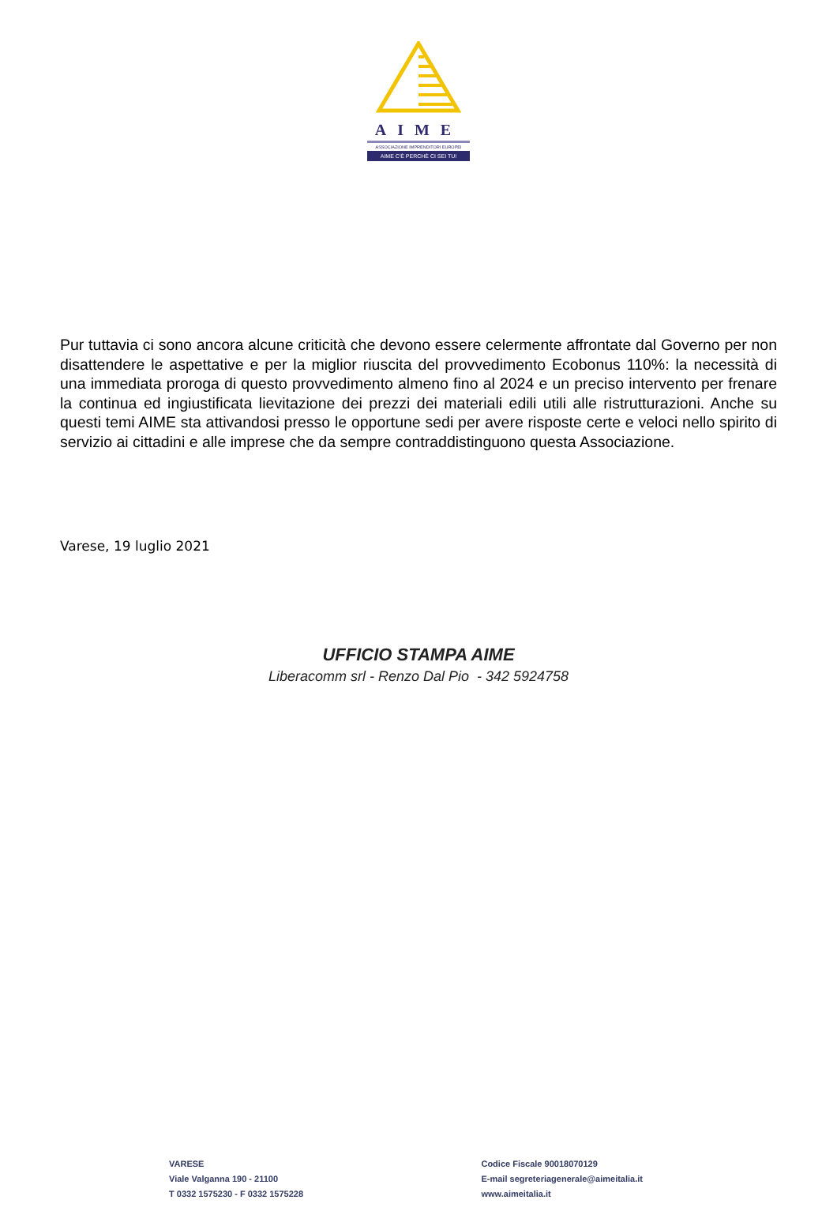AIME
ASSOCIAZIONE IMPRENDITORI EUROPEI
AIME C'È PERCHÈ CI SEI TU!
Pur tuttavia ci sono ancora alcune criticità che devono essere celermente affrontate dal Governo per non disattendere le aspettative e per la miglior riuscita del provvedimento Ecobonus 110%: la necessità di una immediata proroga di questo provvedimento almeno fino al 2024 e un preciso intervento per frenare la continua ed ingiustificata lievitazione dei prezzi dei materiali edili utili alle ristrutturazioni. Anche su questi temi AIME sta attivandosi presso le opportune sedi per avere risposte certe e veloci nello spirito di servizio ai cittadini e alle imprese che da sempre contraddistinguono questa Associazione.
Varese, 19 luglio 2021
UFFICIO STAMPA AIME
Liberacomm srl - Renzo Dal Pio - 342 5924758
VARESE
Viale Valganna 190 - 21100
T 0332 1575230 - F 0332 1575228
Codice Fiscale 90018070129
E-mail segreteriagenerale@aimeitalia.it
www.aimeitalia.it